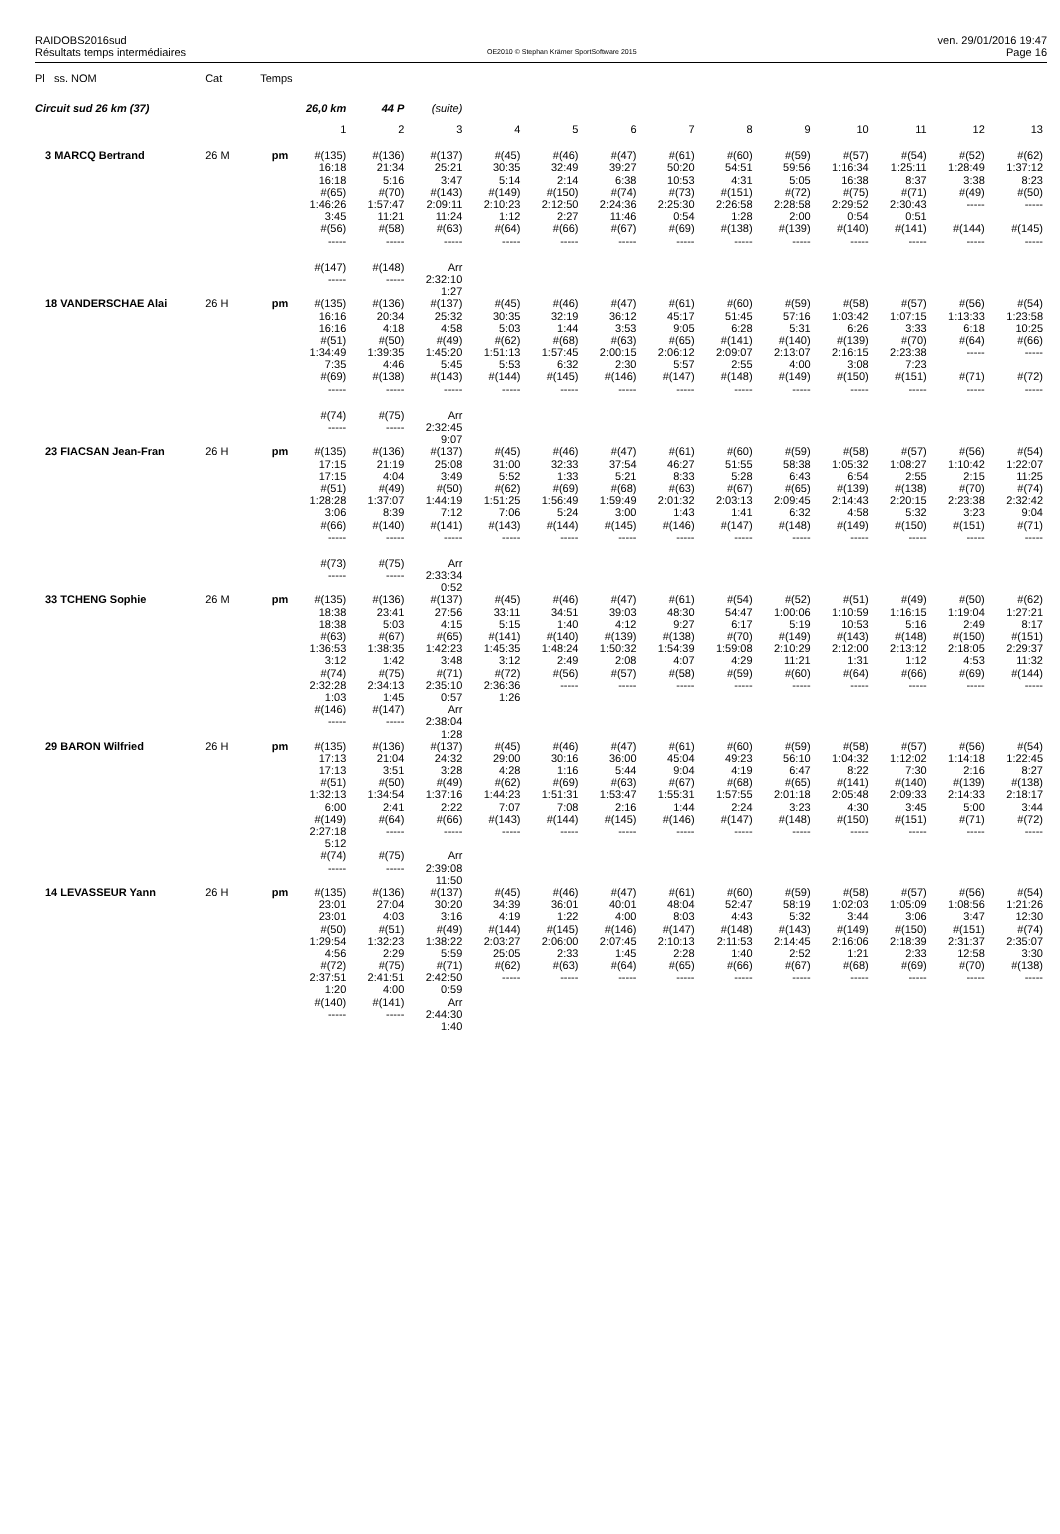RAIDOBS2016sud
Résultats temps intermédiaires
OE2010 © Stephan Krämer SportSoftware 2015
ven. 29/01/2016 19:47
Page 16
| Pl ss. NOM | Cat | Temps | | | | | | | | | | | | | |
| Circuit sud 26 km (37) | | 26,0 km | | 44 P | (suite) | | | | | | | | | | |
| | | | 1 | 2 | 3 | 4 | 5 | 6 | 7 | 8 | 9 | 10 | 11 | 12 | 13 |
| 3 MARCQ Bertrand | 26 M | pm | #(135) | #(136) | #(137) | #(45) | #(46) | #(47) | #(61) | #(60) | #(59) | #(57) | #(54) | #(52) | #(62) |
| | | | 16:18 | 21:34 | 25:21 | 30:35 | 32:49 | 39:27 | 50:20 | 54:51 | 59:56 | 1:16:34 | 1:25:11 | 1:28:49 | 1:37:12 |
| | | | 16:18 | 5:16 | 3:47 | 5:14 | 2:14 | 6:38 | 10:53 | 4:31 | 5:05 | 16:38 | 8:37 | 3:38 | 8:23 |
| | | | #(65) | #(70) | #(143) | #(149) | #(150) | #(74) | #(73) | #(151) | #(72) | #(75) | #(71) | #(49) | #(50) |
| | | | 1:46:26 | 1:57:47 | 2:09:11 | 2:10:23 | 2:12:50 | 2:24:36 | 2:25:30 | 2:26:58 | 2:28:58 | 2:29:52 | 2:30:43 | ----- | ----- |
| | | | 3:45 | 11:21 | 11:24 | 1:12 | 2:27 | 11:46 | 0:54 | 1:28 | 2:00 | 0:54 | 0:51 | | |
| | | | #(56) | #(58) | #(63) | #(64) | #(66) | #(67) | #(69) | #(138) | #(139) | #(140) | #(141) | #(144) | #(145) |
| | | | ----- | ----- | ----- | ----- | ----- | ----- | ----- | ----- | ----- | ----- | ----- | ----- | ----- |
| | | | #(147) | #(148) | Arr | | | | | | | | | | |
| | | | ----- | ----- | 2:32:10 | | | | | | | | | | |
| | | | | | 1:27 | | | | | | | | | | |
| 18 VANDERSCHAE Alai | 26 H | pm | #(135) | #(136) | #(137) | #(45) | #(46) | #(47) | #(61) | #(60) | #(59) | #(58) | #(57) | #(56) | #(54) |
| | | | 16:16 | 20:34 | 25:32 | 30:35 | 32:19 | 36:12 | 45:17 | 51:45 | 57:16 | 1:03:42 | 1:07:15 | 1:13:33 | 1:23:58 |
| | | | 16:16 | 4:18 | 4:58 | 5:03 | 1:44 | 3:53 | 9:05 | 6:28 | 5:31 | 6:26 | 3:33 | 6:18 | 10:25 |
| | | | #(51) | #(50) | #(49) | #(62) | #(68) | #(63) | #(65) | #(141) | #(140) | #(139) | #(70) | #(64) | #(66) |
| | | | 1:34:49 | 1:39:35 | 1:45:20 | 1:51:13 | 1:57:45 | 2:00:15 | 2:06:12 | 2:09:07 | 2:13:07 | 2:16:15 | 2:23:38 | ----- | ----- |
| | | | 7:35 | 4:46 | 5:45 | 5:53 | 6:32 | 2:30 | 5:57 | 2:55 | 4:00 | 3:08 | 7:23 | | |
| | | | #(69) | #(138) | #(143) | #(144) | #(145) | #(146) | #(147) | #(148) | #(149) | #(150) | #(151) | #(71) | #(72) |
| | | | ----- | ----- | ----- | ----- | ----- | ----- | ----- | ----- | ----- | ----- | ----- | ----- | ----- |
| | | | #(74) | #(75) | Arr | | | | | | | | | | |
| | | | ----- | ----- | 2:32:45 | | | | | | | | | | |
| | | | | | 9:07 | | | | | | | | | | |
| 23 FIACSAN Jean-Fran | 26 H | pm | #(135) | #(136) | #(137) | #(45) | #(46) | #(47) | #(61) | #(60) | #(59) | #(58) | #(57) | #(56) | #(54) |
| | | | 17:15 | 21:19 | 25:08 | 31:00 | 32:33 | 37:54 | 46:27 | 51:55 | 58:38 | 1:05:32 | 1:08:27 | 1:10:42 | 1:22:07 |
| | | | 17:15 | 4:04 | 3:49 | 5:52 | 1:33 | 5:21 | 8:33 | 5:28 | 6:43 | 6:54 | 2:55 | 2:15 | 11:25 |
| | | | #(51) | #(49) | #(50) | #(62) | #(69) | #(68) | #(63) | #(67) | #(65) | #(139) | #(138) | #(70) | #(74) |
| | | | 1:28:28 | 1:37:07 | 1:44:19 | 1:51:25 | 1:56:49 | 1:59:49 | 2:01:32 | 2:03:13 | 2:09:45 | 2:14:43 | 2:20:15 | 2:23:38 | 2:32:42 |
| | | | 3:06 | 8:39 | 7:12 | 7:06 | 5:24 | 3:00 | 1:43 | 1:41 | 6:32 | 4:58 | 5:32 | 3:23 | 9:04 |
| | | | #(66) | #(140) | #(141) | #(143) | #(144) | #(145) | #(146) | #(147) | #(148) | #(149) | #(150) | #(151) | #(71) |
| | | | ----- | ----- | ----- | ----- | ----- | ----- | ----- | ----- | ----- | ----- | ----- | ----- | ----- |
| | | | #(73) | #(75) | Arr | | | | | | | | | | |
| | | | ----- | ----- | 2:33:34 | | | | | | | | | | |
| | | | | | 0:52 | | | | | | | | | | |
| 33 TCHENG Sophie | 26 M | pm | #(135) | #(136) | #(137) | #(45) | #(46) | #(47) | #(61) | #(54) | #(52) | #(51) | #(49) | #(50) | #(62) |
| | | | 18:38 | 23:41 | 27:56 | 33:11 | 34:51 | 39:03 | 48:30 | 54:47 | 1:00:06 | 1:10:59 | 1:16:15 | 1:19:04 | 1:27:21 |
| | | | 18:38 | 5:03 | 4:15 | 5:15 | 1:40 | 4:12 | 9:27 | 6:17 | 5:19 | 10:53 | 5:16 | 2:49 | 8:17 |
| | | | #(63) | #(67) | #(65) | #(141) | #(140) | #(139) | #(138) | #(70) | #(149) | #(143) | #(148) | #(150) | #(151) |
| | | | 1:36:53 | 1:38:35 | 1:42:23 | 1:45:35 | 1:48:24 | 1:50:32 | 1:54:39 | 1:59:08 | 2:10:29 | 2:12:00 | 2:13:12 | 2:18:05 | 2:29:37 |
| | | | 3:12 | 1:42 | 3:48 | 3:12 | 2:49 | 2:08 | 4:07 | 4:29 | 11:21 | 1:31 | 1:12 | 4:53 | 11:32 |
| | | | #(74) | #(75) | #(71) | #(72) | #(56) | #(57) | #(58) | #(59) | #(60) | #(64) | #(66) | #(69) | #(144) |
| | | | 2:32:28 | 2:34:13 | 2:35:10 | 2:36:36 | ----- | ----- | ----- | ----- | ----- | ----- | ----- | ----- | ----- |
| | | | 1:03 | 1:45 | 0:57 | 1:26 | | | | | | | | | |
| | | | #(146) | #(147) | Arr | | | | | | | | | | |
| | | | ----- | ----- | 2:38:04 | | | | | | | | | | |
| | | | | | 1:28 | | | | | | | | | | |
| 29 BARON Wilfried | 26 H | pm | #(135) | #(136) | #(137) | #(45) | #(46) | #(47) | #(61) | #(60) | #(59) | #(58) | #(57) | #(56) | #(54) |
| | | | 17:13 | 21:04 | 24:32 | 29:00 | 30:16 | 36:00 | 45:04 | 49:23 | 56:10 | 1:04:32 | 1:12:02 | 1:14:18 | 1:22:45 |
| | | | 17:13 | 3:51 | 3:28 | 4:28 | 1:16 | 5:44 | 9:04 | 4:19 | 6:47 | 8:22 | 7:30 | 2:16 | 8:27 |
| | | | #(51) | #(50) | #(49) | #(62) | #(69) | #(63) | #(67) | #(68) | #(65) | #(141) | #(140) | #(139) | #(138) |
| | | | 1:32:13 | 1:34:54 | 1:37:16 | 1:44:23 | 1:51:31 | 1:53:47 | 1:55:31 | 1:57:55 | 2:01:18 | 2:05:48 | 2:09:33 | 2:14:33 | 2:18:17 |
| | | | 6:00 | 2:41 | 2:22 | 7:07 | 7:08 | 2:16 | 1:44 | 2:24 | 3:23 | 4:30 | 3:45 | 5:00 | 3:44 |
| | | | #(149) | #(64) | #(66) | #(143) | #(144) | #(145) | #(146) | #(147) | #(148) | #(150) | #(151) | #(71) | #(72) |
| | | | 2:27:18 | ----- | ----- | ----- | ----- | ----- | ----- | ----- | ----- | ----- | ----- | ----- | ----- |
| | | | 5:12 | | | | | | | | | | | | |
| | | | #(74) | #(75) | Arr | | | | | | | | | | |
| | | | ----- | ----- | 2:39:08 | | | | | | | | | | |
| | | | | | 11:50 | | | | | | | | | | |
| 14 LEVASSEUR Yann | 26 H | pm | #(135) | #(136) | #(137) | #(45) | #(46) | #(47) | #(61) | #(60) | #(59) | #(58) | #(57) | #(56) | #(54) |
| | | | 23:01 | 27:04 | 30:20 | 34:39 | 36:01 | 40:01 | 48:04 | 52:47 | 58:19 | 1:02:03 | 1:05:09 | 1:08:56 | 1:21:26 |
| | | | 23:01 | 4:03 | 3:16 | 4:19 | 1:22 | 4:00 | 8:03 | 4:43 | 5:32 | 3:44 | 3:06 | 3:47 | 12:30 |
| | | | #(50) | #(51) | #(49) | #(144) | #(145) | #(146) | #(147) | #(148) | #(143) | #(149) | #(150) | #(151) | #(74) |
| | | | 1:29:54 | 1:32:23 | 1:38:22 | 2:03:27 | 2:06:00 | 2:07:45 | 2:10:13 | 2:11:53 | 2:14:45 | 2:16:06 | 2:18:39 | 2:31:37 | 2:35:07 |
| | | | 4:56 | 2:29 | 5:59 | 25:05 | 2:33 | 1:45 | 2:28 | 1:40 | 2:52 | 1:21 | 2:33 | 12:58 | 3:30 |
| | | | #(72) | #(75) | #(71) | #(62) | #(63) | #(64) | #(65) | #(66) | #(67) | #(68) | #(69) | #(70) | #(138) |
| | | | 2:37:51 | 2:41:51 | 2:42:50 | ----- | ----- | ----- | ----- | ----- | ----- | ----- | ----- | ----- | ----- |
| | | | 1:20 | 4:00 | 0:59 | | | | | | | | | | |
| | | | #(140) | #(141) | Arr | | | | | | | | | | |
| | | | ----- | ----- | 2:44:30 | | | | | | | | | | |
| | | | | | 1:40 | | | | | | | | | | |